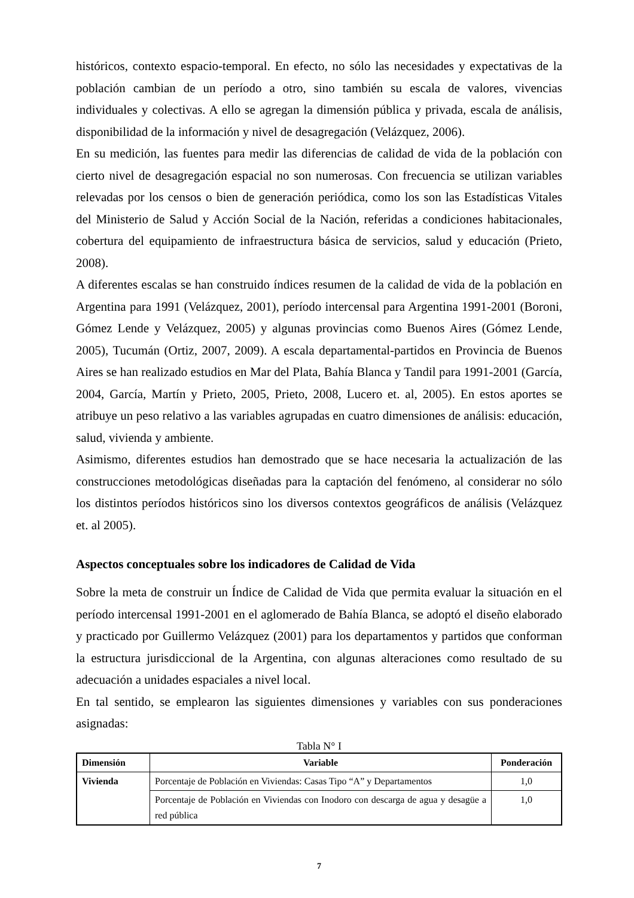históricos, contexto espacio-temporal. En efecto, no sólo las necesidades y expectativas de la población cambian de un período a otro, sino también su escala de valores, vivencias individuales y colectivas. A ello se agregan la dimensión pública y privada, escala de análisis, disponibilidad de la información y nivel de desagregación (Velázquez, 2006).
En su medición, las fuentes para medir las diferencias de calidad de vida de la población con cierto nivel de desagregación espacial no son numerosas. Con frecuencia se utilizan variables relevadas por los censos o bien de generación periódica, como los son las Estadísticas Vitales del Ministerio de Salud y Acción Social de la Nación, referidas a condiciones habitacionales, cobertura del equipamiento de infraestructura básica de servicios, salud y educación (Prieto, 2008).
A diferentes escalas se han construido índices resumen de la calidad de vida de la población en Argentina para 1991 (Velázquez, 2001), período intercensal para Argentina 1991-2001 (Boroni, Gómez Lende y Velázquez, 2005) y algunas provincias como Buenos Aires (Gómez Lende, 2005), Tucumán (Ortiz, 2007, 2009). A escala departamental-partidos en Provincia de Buenos Aires se han realizado estudios en Mar del Plata, Bahía Blanca y Tandil para 1991-2001 (García, 2004, García, Martín y Prieto, 2005, Prieto, 2008, Lucero et. al, 2005). En estos aportes se atribuye un peso relativo a las variables agrupadas en cuatro dimensiones de análisis: educación, salud, vivienda y ambiente.
Asimismo, diferentes estudios han demostrado que se hace necesaria la actualización de las construcciones metodológicas diseñadas para la captación del fenómeno, al considerar no sólo los distintos períodos históricos sino los diversos contextos geográficos de análisis (Velázquez et. al 2005).
Aspectos conceptuales sobre los indicadores de Calidad de Vida
Sobre la meta de construir un Índice de Calidad de Vida que permita evaluar la situación en el período intercensal 1991-2001 en el aglomerado de Bahía Blanca, se adoptó el diseño elaborado y practicado por Guillermo Velázquez (2001) para los departamentos y partidos que conforman la estructura jurisdiccional de la Argentina, con algunas alteraciones como resultado de su adecuación a unidades espaciales a nivel local.
En tal sentido, se emplearon las siguientes dimensiones y variables con sus ponderaciones asignadas:
Tabla N° I
| Dimensión | Variable | Ponderación |
| --- | --- | --- |
| Vivienda | Porcentaje de Población en Viviendas: Casas Tipo “A” y Departamentos | 1,0 |
| | Porcentaje de Población en Viviendas con Inodoro con descarga de agua y desagüe a red pública | 1,0 |
7